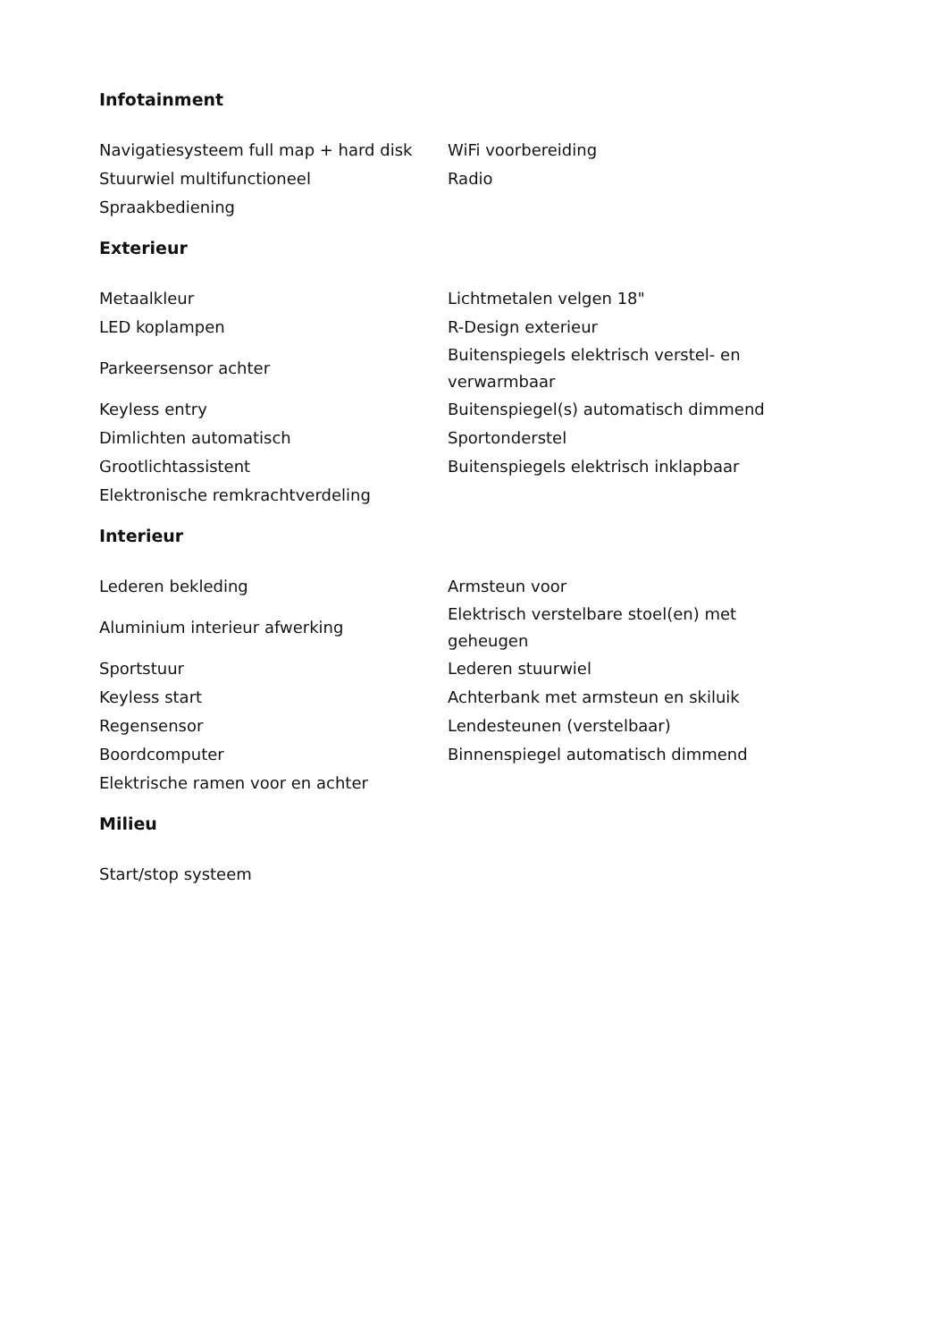Infotainment
| Navigatiesysteem full map + hard disk | WiFi voorbereiding |
| Stuurwiel multifunctioneel | Radio |
| Spraakbediening | |
Exterieur
| Metaalkleur | Lichtmetalen velgen 18" |
| LED koplampen | R-Design exterieur |
| Parkeersensor achter | Buitenspiegels elektrisch verstel- en verwarmbaar |
| Keyless entry | Buitenspiegel(s) automatisch dimmend |
| Dimlichten automatisch | Sportonderstel |
| Grootlichtassistent | Buitenspiegels elektrisch inklapbaar |
| Elektronische remkrachtverdeling | |
Interieur
| Lederen bekleding | Armsteun voor |
| Aluminium interieur afwerking | Elektrisch verstelbare stoel(en) met geheugen |
| Sportstuur | Lederen stuurwiel |
| Keyless start | Achterbank met armsteun en skiluik |
| Regensensor | Lendesteunen (verstelbaar) |
| Boordcomputer | Binnenspiegel automatisch dimmend |
| Elektrische ramen voor en achter | |
Milieu
| Start/stop systeem | |